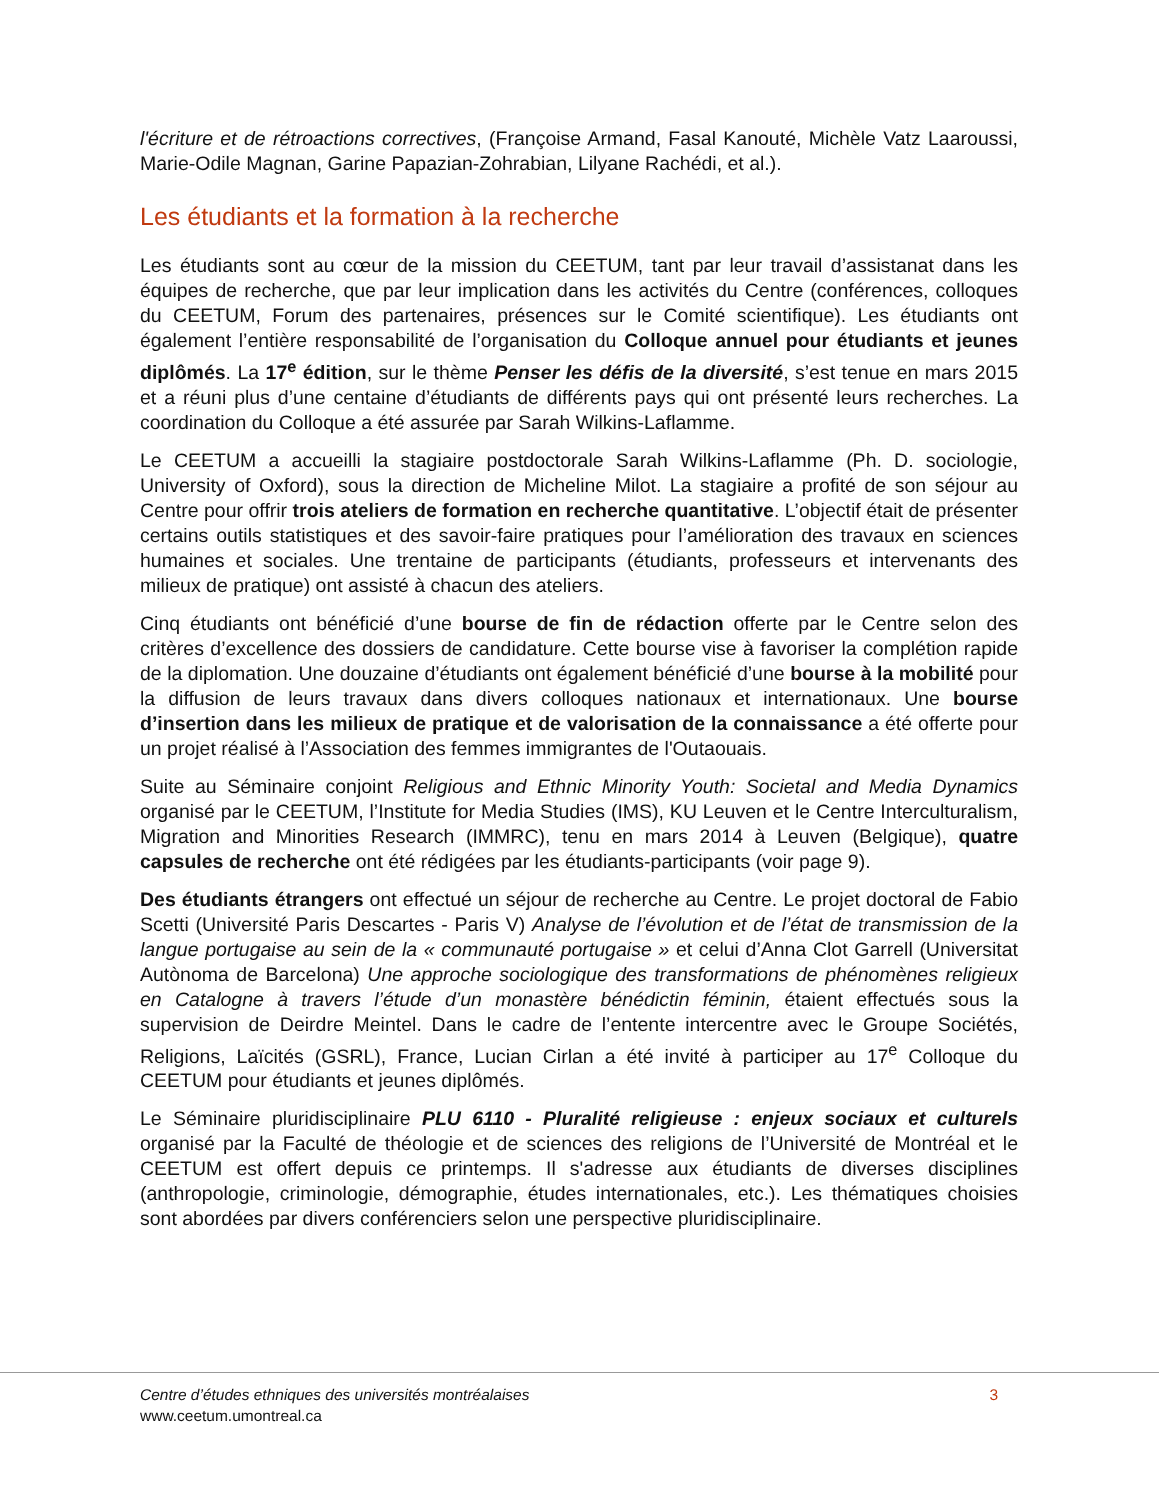l'écriture et de rétroactions correctives, (Françoise Armand, Fasal Kanouté, Michèle Vatz Laaroussi, Marie-Odile Magnan, Garine Papazian-Zohrabian, Lilyane Rachédi, et al.).
Les étudiants et la formation à la recherche
Les étudiants sont au cœur de la mission du CEETUM, tant par leur travail d’assistanat dans les équipes de recherche, que par leur implication dans les activités du Centre (conférences, colloques du CEETUM, Forum des partenaires, présences sur le Comité scientifique). Les étudiants ont également l’entière responsabilité de l’organisation du Colloque annuel pour étudiants et jeunes diplômés. La 17<sup>e</sup> édition, sur le thème Penser les défis de la diversité, s’est tenue en mars 2015 et a réuni plus d’une centaine d’étudiants de différents pays qui ont présenté leurs recherches. La coordination du Colloque a été assurée par Sarah Wilkins-Laflamme.
Le CEETUM a accueilli la stagiaire postdoctorale Sarah Wilkins-Laflamme (Ph. D. sociologie, University of Oxford), sous la direction de Micheline Milot. La stagiaire a profité de son séjour au Centre pour offrir trois ateliers de formation en recherche quantitative. L’objectif était de présenter certains outils statistiques et des savoir-faire pratiques pour l’amélioration des travaux en sciences humaines et sociales. Une trentaine de participants (étudiants, professeurs et intervenants des milieux de pratique) ont assisté à chacun des ateliers.
Cinq étudiants ont bénéficié d’une bourse de fin de rédaction offerte par le Centre selon des critères d’excellence des dossiers de candidature. Cette bourse vise à favoriser la complétion rapide de la diplomation. Une douzaine d’étudiants ont également bénéficié d’une bourse à la mobilité pour la diffusion de leurs travaux dans divers colloques nationaux et internationaux. Une bourse d’insertion dans les milieux de pratique et de valorisation de la connaissance a été offerte pour un projet réalisé à l’Association des femmes immigrantes de l'Outaouais.
Suite au Séminaire conjoint Religious and Ethnic Minority Youth: Societal and Media Dynamics organisé par le CEETUM, l’Institute for Media Studies (IMS), KU Leuven et le Centre Interculturalism, Migration and Minorities Research (IMMRC), tenu en mars 2014 à Leuven (Belgique), quatre capsules de recherche ont été rédigées par les étudiants-participants (voir page 9).
Des étudiants étrangers ont effectué un séjour de recherche au Centre. Le projet doctoral de Fabio Scetti (Université Paris Descartes - Paris V) Analyse de l’évolution et de l’état de transmission de la langue portugaise au sein de la « communauté portugaise » et celui d’Anna Clot Garrell (Universitat Autònoma de Barcelona) Une approche sociologique des transformations de phénomènes religieux en Catalogne à travers l’étude d’un monastère bénédictin féminin, étaient effectués sous la supervision de Deirdre Meintel. Dans le cadre de l’entente intercentre avec le Groupe Sociétés, Religions, Laïcités (GSRL), France, Lucian Cirlan a été invité à participer au 17<sup>e</sup> Colloque du CEETUM pour étudiants et jeunes diplômés.
Le Séminaire pluridisciplinaire PLU 6110 - Pluralité religieuse : enjeux sociaux et culturels organisé par la Faculté de théologie et de sciences des religions de l’Université de Montréal et le CEETUM est offert depuis ce printemps. Il s'adresse aux étudiants de diverses disciplines (anthropologie, criminologie, démographie, études internationales, etc.). Les thématiques choisies sont abordées par divers conférenciers selon une perspective pluridisciplinaire.
Centre d’études ethniques des universités montréalaises
www.ceetum.umontreal.ca
3